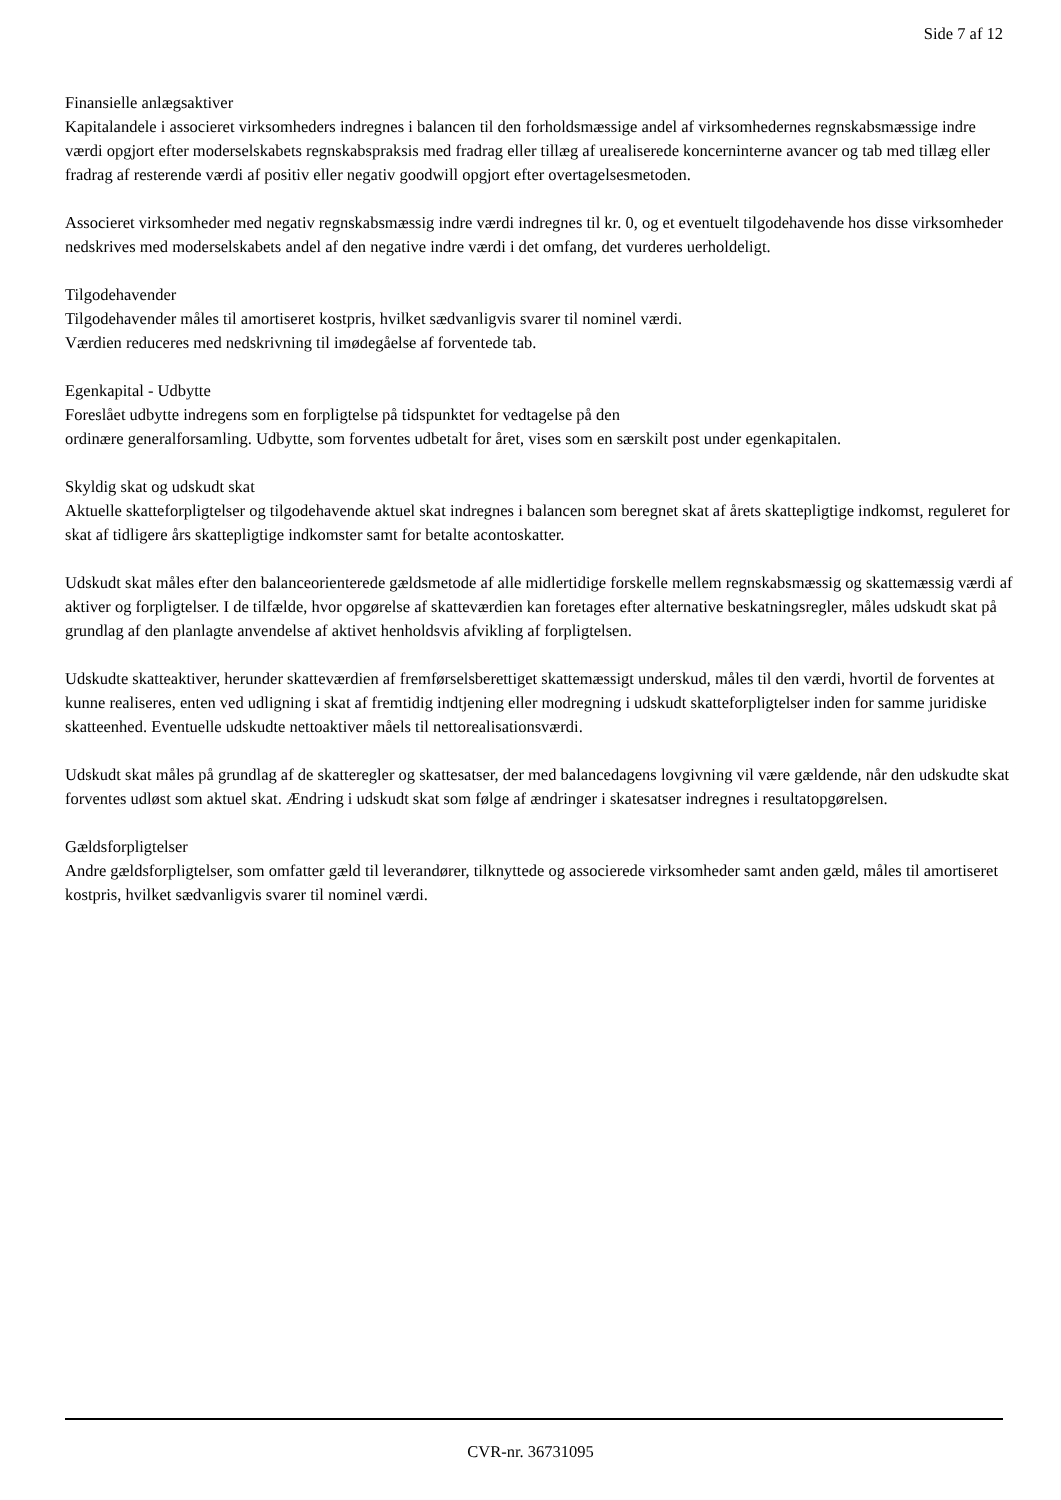Side 7 af 12
Finansielle anlægsaktiver
Kapitalandele i associeret virksomheders indregnes i balancen til den forholdsmæssige andel af virksomhedernes regnskabsmæssige indre værdi opgjort efter moderselskabets regnskabspraksis med fradrag eller tillæg af urealiserede koncerninterne avancer og tab med tillæg eller fradrag af resterende værdi af positiv eller negativ goodwill opgjort efter overtagelsesmetoden.
Associeret virksomheder med negativ regnskabsmæssig indre værdi indregnes til kr. 0, og et eventuelt tilgodehavende hos disse virksomheder nedskrives med moderselskabets andel af den negative indre værdi i det omfang, det vurderes uerholdeligt.
Tilgodehavender
Tilgodehavender måles til amortiseret kostpris, hvilket sædvanligvis svarer til nominel værdi.
Værdien reduceres med nedskrivning til imødegåelse af forventede tab.
Egenkapital - Udbytte
Foreslået udbytte indregens som en forpligtelse på tidspunktet for vedtagelse på den
ordinære generalforsamling. Udbytte, som forventes udbetalt for året, vises som en særskilt post under egenkapitalen.
Skyldig skat og udskudt skat
Aktuelle skatteforpligtelser og tilgodehavende aktuel skat indregnes i balancen som beregnet skat af årets skattepligtige indkomst, reguleret for skat af tidligere års skattepligtige indkomster samt for betalte acontoskatter.
Udskudt skat måles efter den balanceorienterede gældsmetode af alle midlertidige forskelle mellem regnskabsmæssig og skattemæssig værdi af aktiver og forpligtelser. I de tilfælde, hvor opgørelse af skatteværdien kan foretages efter alternative beskatningsregler, måles udskudt skat på grundlag af den planlagte anvendelse af aktivet henholdsvis afvikling af forpligtelsen.
Udskudte skatteaktiver, herunder skatteværdien af fremførselsberettiget skattemæssigt underskud, måles til den værdi, hvortil de forventes at kunne realiseres, enten ved udligning i skat af fremtidig indtjening eller modregning i udskudt skatteforpligtelser inden for samme juridiske skatteenhed. Eventuelle udskudte nettoaktiver måels til nettorealisationsværdi.
Udskudt skat måles på grundlag af de skatteregler og skattesatser, der med balancedagens lovgivning vil være gældende, når den udskudte skat forventes udløst som aktuel skat. Ændring i udskudt skat som følge af ændringer i skatesatser indregnes i resultatopgørelsen.
Gældsforpligtelser
Andre gældsforpligtelser, som omfatter gæld til leverandører, tilknyttede og associerede virksomheder samt anden gæld, måles til amortiseret kostpris, hvilket sædvanligvis svarer til nominel værdi.
CVR-nr. 36731095